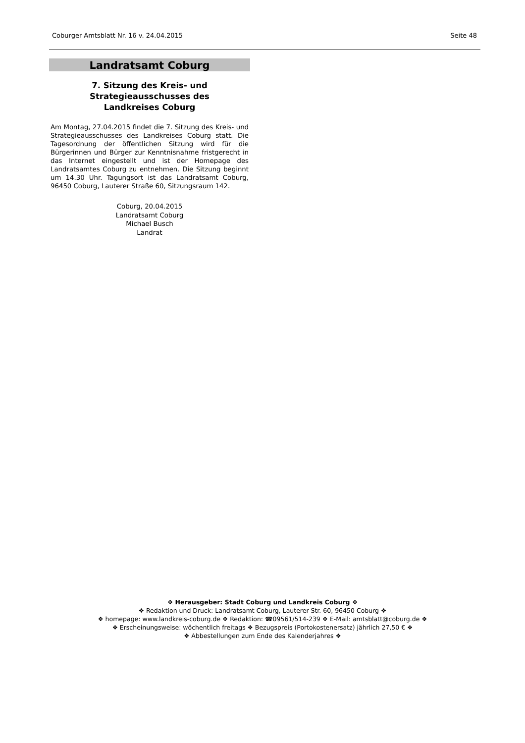Coburger Amtsblatt Nr. 16 v. 24.04.2015 Seite 48
Landratsamt Coburg
7. Sitzung des Kreis- und
Strategieausschusses des
Landkreises Coburg
Am Montag, 27.04.2015 findet die 7. Sitzung des Kreis- und Strategieausschusses des Landkreises Coburg statt. Die Tagesordnung der öffentlichen Sitzung wird für die Bürgerinnen und Bürger zur Kenntnisnahme fristgerecht in das Internet eingestellt und ist der Homepage des Landratsamtes Coburg zu entnehmen. Die Sitzung beginnt um 14.30 Uhr. Tagungsort ist das Landratsamt Coburg, 96450 Coburg, Lauterer Straße 60, Sitzungsraum 142.
Coburg, 20.04.2015
Landratsamt Coburg
Michael Busch
Landrat
❖ Herausgeber: Stadt Coburg und Landkreis Coburg ❖
❖ Redaktion und Druck: Landratsamt Coburg, Lauterer Str. 60, 96450 Coburg ❖
❖ homepage: www.landkreis-coburg.de ❖ Redaktion: ☎09561/514-239 ❖ E-Mail: amtsblatt@coburg.de ❖
❖ Erscheinungsweise: wöchentlich freitags ❖ Bezugspreis (Portokostenersatz) jährlich 27,50 € ❖
❖ Abbestellungen zum Ende des Kalenderjahres ❖